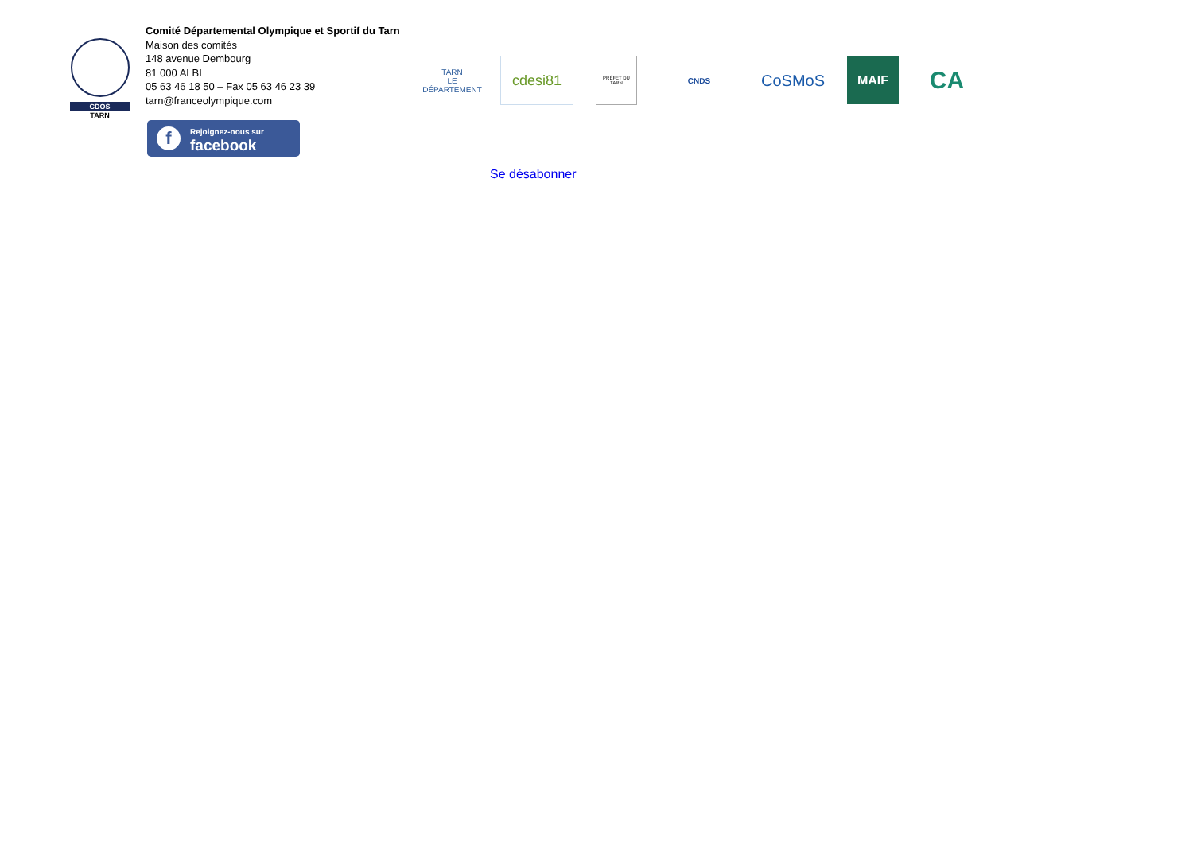CDOS
TARN
Comité Départemental Olympique et Sportif du Tarn
Maison des comités
148 avenue Dembourg
81 000 ALBI
05 63 46 18 50 – Fax 05 63 46 23 39
tarn@franceolympique.com
f
Rejoignez-nous sur
facebook
TARN
LE DÉPARTEMENT
cdesi81
PRÉFET DU TARN
CNDS
CoSMoS
MAIF
CA
Se désabonner